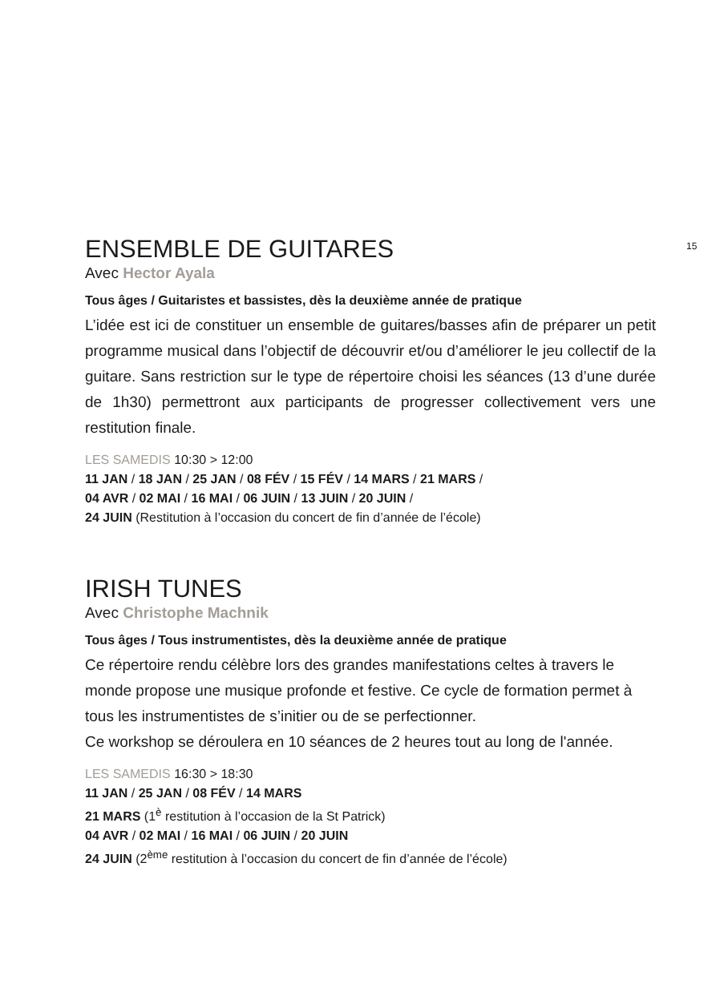15
ENSEMBLE DE GUITARES
Avec Hector Ayala
Tous âges / Guitaristes et bassistes, dès la deuxième année de pratique
L’idée est ici de constituer un ensemble de guitares/basses afin de préparer un petit programme musical dans l’objectif de découvrir et/ou d’améliorer le jeu collectif de la guitare. Sans restriction sur le type de répertoire choisi les séances (13 d’une durée de 1h30) permettront aux participants de progresser collectivement vers une restitution finale.
LES SAMEDIS 10:30 > 12:00
11 JAN / 18 JAN / 25 JAN / 08 FÉV / 15 FÉV / 14 MARS / 21 MARS /
04 AVR / 02 MAI / 16 MAI / 06 JUIN / 13 JUIN / 20 JUIN /
24 JUIN (Restitution à l’occasion du concert de fin d’année de l’école)
IRISH TUNES
Avec Christophe Machnik
Tous âges / Tous instrumentistes, dès la deuxième année de pratique
Ce répertoire rendu célèbre lors des grandes manifestations celtes à travers le monde propose une musique profonde et festive. Ce cycle de formation permet à tous les instrumentistes de s’initier ou de se perfectionner.
Ce workshop se déroulera en 10 séances de 2 heures tout au long de l'année.
LES SAMEDIS 16:30 > 18:30
11 JAN / 25 JAN / 08 FÉV / 14 MARS
21 MARS (1<sup>è</sup> restitution à l’occasion de la St Patrick)
04 AVR / 02 MAI / 16 MAI / 06 JUIN / 20 JUIN
24 JUIN (2<sup>ème</sup> restitution à l’occasion du concert de fin d’année de l’école)